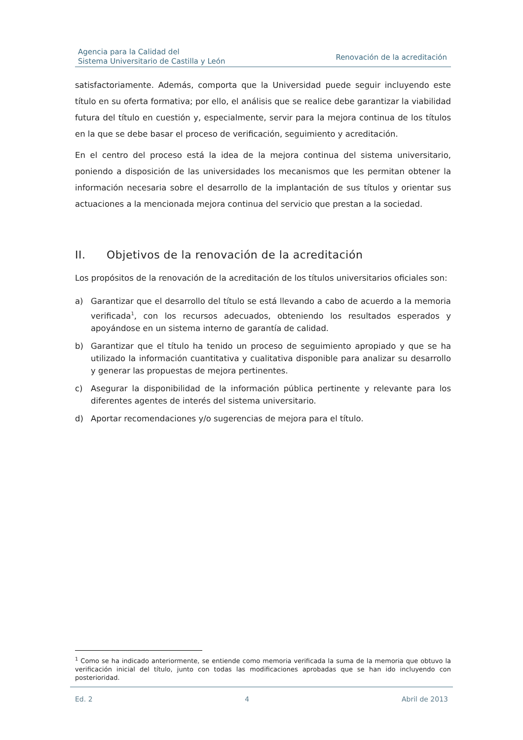Agencia para la Calidad del
Sistema Universitario de Castilla y León
Renovación de la acreditación
satisfactoriamente. Además, comporta que la Universidad puede seguir incluyendo este título en su oferta formativa; por ello, el análisis que se realice debe garantizar la viabilidad futura del título en cuestión y, especialmente, servir para la mejora continua de los títulos en la que se debe basar el proceso de verificación, seguimiento y acreditación.
En el centro del proceso está la idea de la mejora continua del sistema universitario, poniendo a disposición de las universidades los mecanismos que les permitan obtener la información necesaria sobre el desarrollo de la implantación de sus títulos y orientar sus actuaciones a la mencionada mejora continua del servicio que prestan a la sociedad.
II. Objetivos de la renovación de la acreditación
Los propósitos de la renovación de la acreditación de los títulos universitarios oficiales son:
a) Garantizar que el desarrollo del título se está llevando a cabo de acuerdo a la memoria verificada<sup>1</sup>, con los recursos adecuados, obteniendo los resultados esperados y apoyándose en un sistema interno de garantía de calidad.
b) Garantizar que el título ha tenido un proceso de seguimiento apropiado y que se ha utilizado la información cuantitativa y cualitativa disponible para analizar su desarrollo y generar las propuestas de mejora pertinentes.
c) Asegurar la disponibilidad de la información pública pertinente y relevante para los diferentes agentes de interés del sistema universitario.
d) Aportar recomendaciones y/o sugerencias de mejora para el título.
<sup>1</sup> Como se ha indicado anteriormente, se entiende como memoria verificada la suma de la memoria que obtuvo la verificación inicial del título, junto con todas las modificaciones aprobadas que se han ido incluyendo con posterioridad.
Ed. 2 4 Abril de 2013